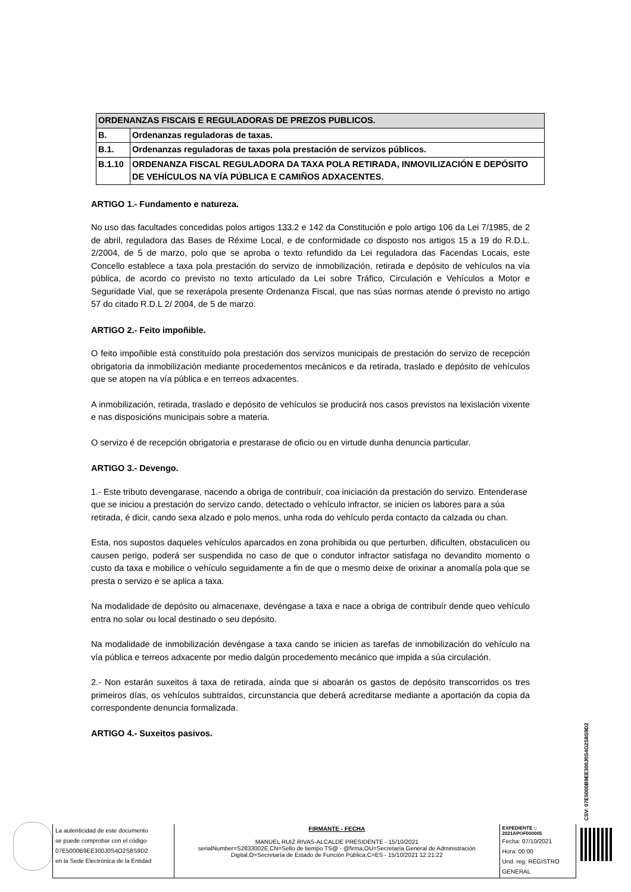| ORDENANZAS FISCAIS E REGULADORAS DE PREZOS PUBLICOS. | |
| B. | Ordenanzas reguladoras de taxas. |
| B.1. | Ordenanzas reguladoras de taxas pola prestación de servizos públicos. |
| B.1.10 | ORDENANZA FISCAL REGULADORA DA TAXA POLA RETIRADA, INMOVILIZACIÓN E DEPÓSITO DE VEHÍCULOS NA VÍA PÚBLICA E CAMIÑOS ADXACENTES. |
ARTIGO 1.- Fundamento e natureza.
No uso das facultades concedidas polos artigos 133.2 e 142 da Constitución e polo artigo 106 da Lei 7/1985, de 2 de abril, reguladora das Bases de Réxime Local, e de conformidade co disposto nos artigos 15 a 19 do R.D.L. 2/2004, de 5 de marzo, polo que se aproba o texto refundido da Lei reguladora das Facendas Locais, este Concello establece a taxa pola prestación do servizo de inmobilización, retirada e depósito de vehículos na vía pública, de acordo co previsto no texto articulado da Lei sobre Tráfico, Circulación e Vehículos a Motor e Seguridade Vial, que se rexerápola presente Ordenanza Fiscal, que nas súas normas atende ó previsto no artigo 57 do citado R.D.L 2/ 2004, de 5 de marzo.
ARTIGO 2.- Feito impoñible.
O feito impoñible está constituído pola prestación dos servizos municipais de prestación do servizo de recepción obrigatoria da inmobilización mediante procedementos mecánicos e da retirada, traslado e depósito de vehículos que se atopen na vía pública e en terreos adxacentes.
A inmobilización, retirada, traslado e depósito de vehículos se producirá nos casos previstos na lexislación vixente e nas disposicións municipais sobre a materia.
O servizo é de recepción obrigatoria e prestarase de oficio ou en virtude dunha denuncia particular.
ARTIGO 3.- Devengo.
1.- Este tributo devengarase, nacendo a obriga de contribuír, coa iniciación da prestación do servizo. Entenderase que se iniciou a prestación do servizo cando, detectado o vehículo infractor, se inicien os labores para a súa retirada, é dicir, cando sexa alzado e polo menos, unha roda do vehículo perda contacto da calzada ou chan.
Esta, nos supostos daqueles vehículos aparcados en zona prohibida ou que perturben, dificulten, obstaculicen ou causen perigo, poderá ser suspendida no caso de que o condutor infractor satisfaga no devandito momento o custo da taxa e mobilice o vehículo seguidamente a fin de que o mesmo deixe de orixinar a anomalía pola que se presta o servizo e se aplica a taxa.
Na modalidade de depósito ou almacenaxe, devéngase a taxa e nace a obriga de contribuír dende queo vehículo entra no solar ou local destinado o seu depósito.
Na modalidade de inmobilización devéngase a taxa cando se inicien as tarefas de inmobilización do vehículo na vía pública e terreos adxacente por medio dalgún procedemento mecánico que impida a súa circulación.
2.- Non estarán suxeitos á taxa de retirada, aínda que si aboarán os gastos de depósito transcorridos os tres primeiros días, os vehículos subtraídos, circunstancia que deberá acreditarse mediante a aportación da copia da correspondente denuncia formalizada.
ARTIGO 4.- Suxeitos pasivos.
CSV: 07E5000B9EE300J0S4O2S8S9D2
La autenticidad de este documento
se puede comprobar con el código
07E5000B9EE300J0S4O2S8S9D2
en la Sede Electrónica de la Entidad
FIRMANTE - FECHA
MANUEL RUIZ RIVAS-ALCALDE PRESIDENTE - 15/10/2021
serialNumber=S2833002E,CN=Sello de tiempo TS@ - @firma,OU=Secretaría General de Administración Digital,O=Secretaría de Estado de Función Pública,C=ES - 15/10/2021 12:21:22
EXPEDIENTE ::
2021APOF000005
Fecha: 07/10/2021
Hora: 00:00
Und. reg: REGISTRO GENERAL